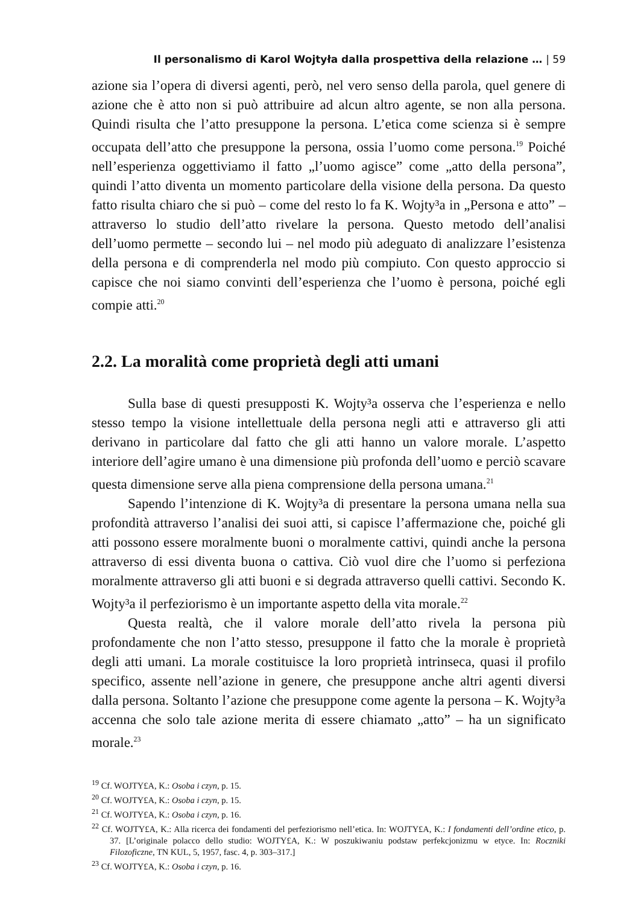Il personalismo di Karol Wojtyła dalla prospettiva della relazione … | 59
azione sia l’opera di diversi agenti, però, nel vero senso della parola, quel genere di azione che è atto non si può attribuire ad alcun altro agente, se non alla persona. Quindi risulta che l’atto presuppone la persona. L’etica come scienza si è sempre occupata dell’atto che presuppone la persona, ossia l’uomo come persona.<sup>19</sup> Poiché nell’esperienza oggettiviamo il fatto „l’uomo agisce” come „atto della persona”, quindi l’atto diventa un momento particolare della visione della persona. Da questo fatto risulta chiaro che si può – come del resto lo fa K. Wojty³a in „Persona e atto” – attraverso lo studio dell’atto rivelare la persona. Questo metodo dell’analisi dell’uomo permette – secondo lui – nel modo più adeguato di analizzare l’esistenza della persona e di comprenderla nel modo più compiuto. Con questo approccio si capisce che noi siamo convinti dell’esperienza che l’uomo è persona, poiché egli compie atti.<sup>20</sup>
2.2. La moralità come proprietà degli atti umani
Sulla base di questi presupposti K. Wojty³a osserva che l’esperienza e nello stesso tempo la visione intellettuale della persona negli atti e attraverso gli atti derivano in particolare dal fatto che gli atti hanno un valore morale. L’aspetto interiore dell’agire umano è una dimensione più profonda dell’uomo e perciò scavare questa dimensione serve alla piena comprensione della persona umana.<sup>21</sup>
Sapendo l’intenzione di K. Wojty³a di presentare la persona umana nella sua profondità attraverso l’analisi dei suoi atti, si capisce l’affermazione che, poiché gli atti possono essere moralmente buoni o moralmente cattivi, quindi anche la persona attraverso di essi diventa buona o cattiva. Ciò vuol dire che l’uomo si perfeziona moralmente attraverso gli atti buoni e si degrada attraverso quelli cattivi. Secondo K. Wojty³a il perfeziorismo è un importante aspetto della vita morale.<sup>22</sup>
Questa realtà, che il valore morale dell’atto rivela la persona più profondamente che non l’atto stesso, presuppone il fatto che la morale è proprietà degli atti umani. La morale costituisce la loro proprietà intrinseca, quasi il profilo specifico, assente nell’azione in genere, che presuppone anche altri agenti diversi dalla persona. Soltanto l’azione che presuppone come agente la persona – K. Wojty³a accenna che solo tale azione merita di essere chiamato „atto” – ha un significato morale.<sup>23</sup>
<sup>19</sup> Cf. WOJTY£A, K.: Osoba i czyn, p. 15.
<sup>20</sup> Cf. WOJTY£A, K.: Osoba i czyn, p. 15.
<sup>21</sup> Cf. WOJTY£A, K.: Osoba i czyn, p. 16.
<sup>22</sup> Cf. WOJTY£A, K.: Alla ricerca dei fondamenti del perfeziorismo nell’etica. In: WOJTY£A, K.: I fondamenti dell’ordine etico, p. 37. [L’originale polacco dello studio: WOJTY£A, K.: W poszukiwaniu podstaw perfekcjonizmu w etyce. In: Roczniki Filozoficzne, TN KUL, 5, 1957, fasc. 4, p. 303–317.]
<sup>23</sup> Cf. WOJTY£A, K.: Osoba i czyn, p. 16.